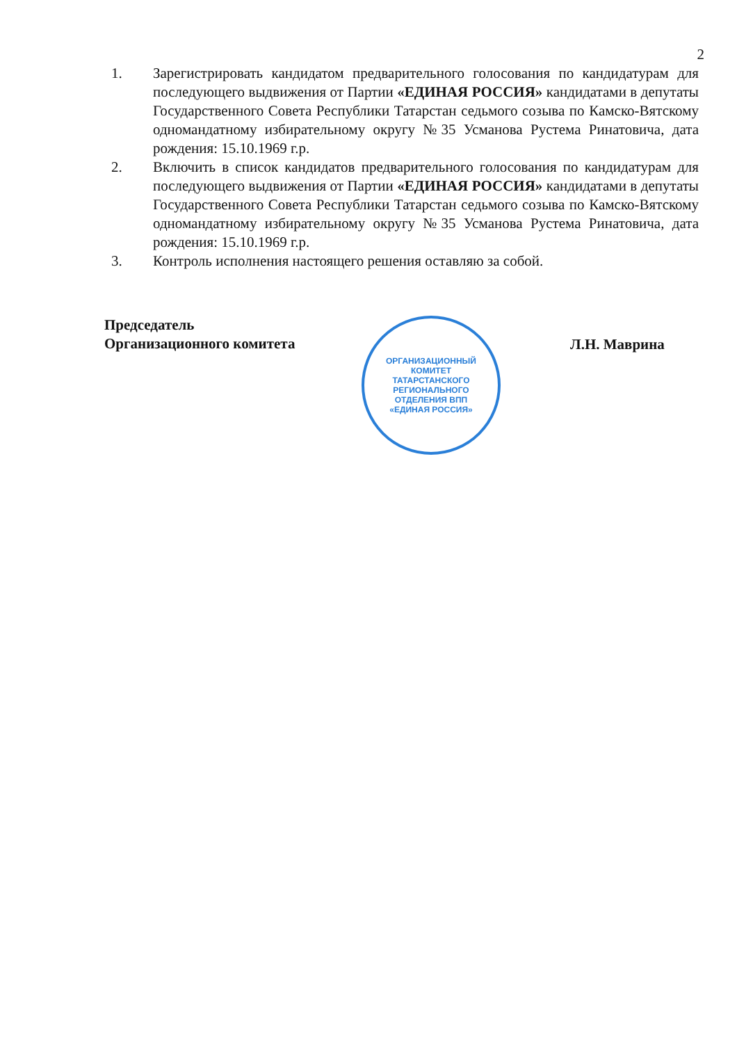2
1. Зарегистрировать кандидатом предварительного голосования по кандидатурам для последующего выдвижения от Партии «ЕДИНАЯ РОССИЯ» кандидатами в депутаты Государственного Совета Республики Татарстан седьмого созыва по Камско-Вятскому одномандатному избирательному округу №35 Усманова Рустема Ринатовича, дата рождения: 15.10.1969 г.р.
2. Включить в список кандидатов предварительного голосования по кандидатурам для последующего выдвижения от Партии «ЕДИНАЯ РОССИЯ» кандидатами в депутаты Государственного Совета Республики Татарстан седьмого созыва по Камско-Вятскому одномандатному избирательному округу №35 Усманова Рустема Ринатовича, дата рождения: 15.10.1969 г.р.
3. Контроль исполнения настоящего решения оставляю за собой.
Председатель
Организационного комитета
ОРГАНИЗАЦИОННЫЙ
КОМИТЕТ
ТАТАРСТАНСКОГО
РЕГИОНАЛЬНОГО
ОТДЕЛЕНИЯ ВПП
«ЕДИНАЯ РОССИЯ»
Л.Н. Маврина